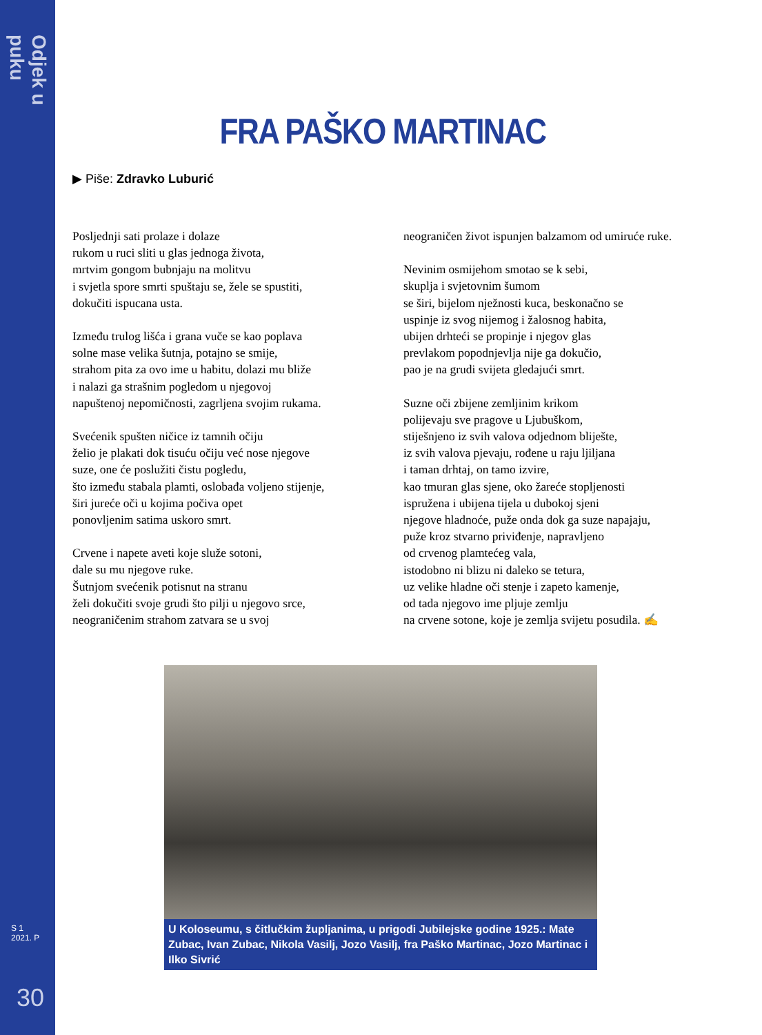Odjek u puku
S 1
2021. P
30
FRA PAŠKO MARTINAC
▶ Piše: Zdravko Luburić
Posljednji sati prolaze i dolaze
rukom u ruci sliti u glas jednoga života,
mrtvim gongom bubnjaju na molitvu
i svjetla spore smrti spuštaju se, žele se spustiti,
dokučiti ispucana usta.
Između trulog lišća i grana vuče se kao poplava
solne mase velika šutnja, potajno se smije,
strahom pita za ovo ime u habitu, dolazi mu bliže
i nalazi ga strašnim pogledom u njegovoj
napuštenoj nepomičnosti, zagrljena svojim rukama.
Svećenik spušten ničice iz tamnih očiju
želio je plakati dok tisuću očiju već nose njegove
suze, one će poslužiti čistu pogledu,
što između stabala plamti, oslobađa voljeno stijenje,
širi jureće oči u kojima počiva opet
ponovljenim satima uskoro smrt.
Crvene i napete aveti koje služe sotoni,
dale su mu njegove ruke.
Šutnjom svećenik potisnut na stranu
želi dokučiti svoje grudi što pilji u njegovo srce,
neograničenim strahom zatvara se u svoj
neograničen život ispunjen balzamom od umiruće ruke.
Nevinim osmijehom smotao se k sebi,
skuplja i svjetovnim šumom
se širi, bijelom nježnosti kuca, beskonačno se
uspinje iz svog nijemog i žalosnog habita,
ubijen drhteći se propinje i njegov glas
prevlakom popodnjevlja nije ga dokučio,
pao je na grudi svijeta gledajući smrt.
Suzne oči zbijene zemljinim krikom
polijevaju sve pragove u Ljubuškom,
stiješnjeno iz svih valova odjednom bliješte,
iz svih valova pjevaju, rođene u raju ljiljana
i taman drhtaj, on tamo izvire,
kao tmuran glas sjene, oko žareće stopljenosti
ispružena i ubijena tijela u dubokoj sjeni
njegove hladnoće, puže onda dok ga suze napajaju,
puže kroz stvarno priviđenje, napravljeno
od crvenog plamtećeg vala,
istodobno ni blizu ni daleko se tetura,
uz velike hladne oči stenje i zapeto kamenje,
od tada njegovo ime pljuje zemlju
na crvene sotone, koje je zemlja svijetu posudila. ✍
U Koloseumu, s čitlučkim župljanima, u prigodi Jubilejske godine 1925.: Mate Zubac, Ivan Zubac, Nikola Vasilj, Jozo Vasilj, fra Paško Martinac, Jozo Martinac i Ilko Sivrić